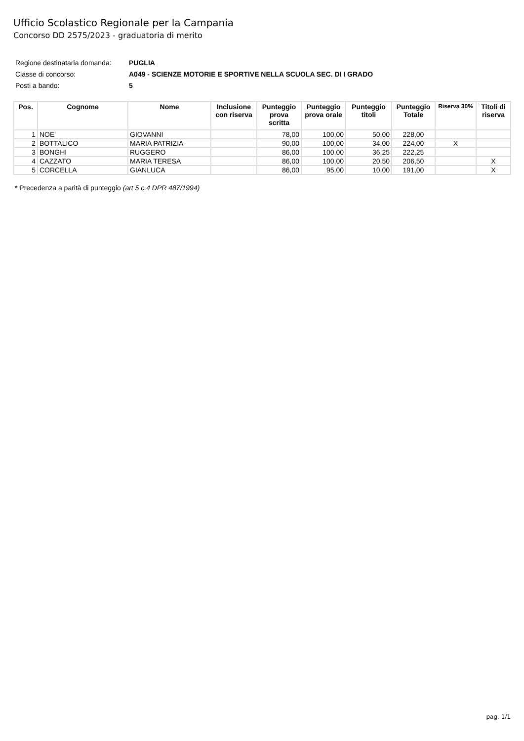Ufficio Scolastico Regionale per la Campania
Concorso DD 2575/2023 - graduatoria di merito
| Regione destinataria domanda: | PUGLIA |
| Classe di concorso: | A049 - SCIENZE MOTORIE E SPORTIVE NELLA SCUOLA SEC. DI I GRADO |
| Posti a bando: | 5 |
| Pos. | Cognome | Nome | Inclusione con riserva | Punteggio prova scritta | Punteggio prova orale | Punteggio titoli | Punteggio Totale | Riserva 30% | Titoli di riserva |
| --- | --- | --- | --- | --- | --- | --- | --- | --- | --- |
| 1 | NOE' | GIOVANNI | | 78,00 | 100,00 | 50,00 | 228,00 | | |
| 2 | BOTTALICO | MARIA PATRIZIA | | 90,00 | 100,00 | 34,00 | 224,00 | X | |
| 3 | BONGHI | RUGGERO | | 86,00 | 100,00 | 36,25 | 222,25 | | |
| 4 | CAZZATO | MARIA TERESA | | 86,00 | 100,00 | 20,50 | 206,50 | | X |
| 5 | CORCELLA | GIANLUCA | | 86,00 | 95,00 | 10,00 | 191,00 | | X |
* Precedenza a parità di punteggio (art 5 c.4 DPR 487/1994)
pag. 1/1